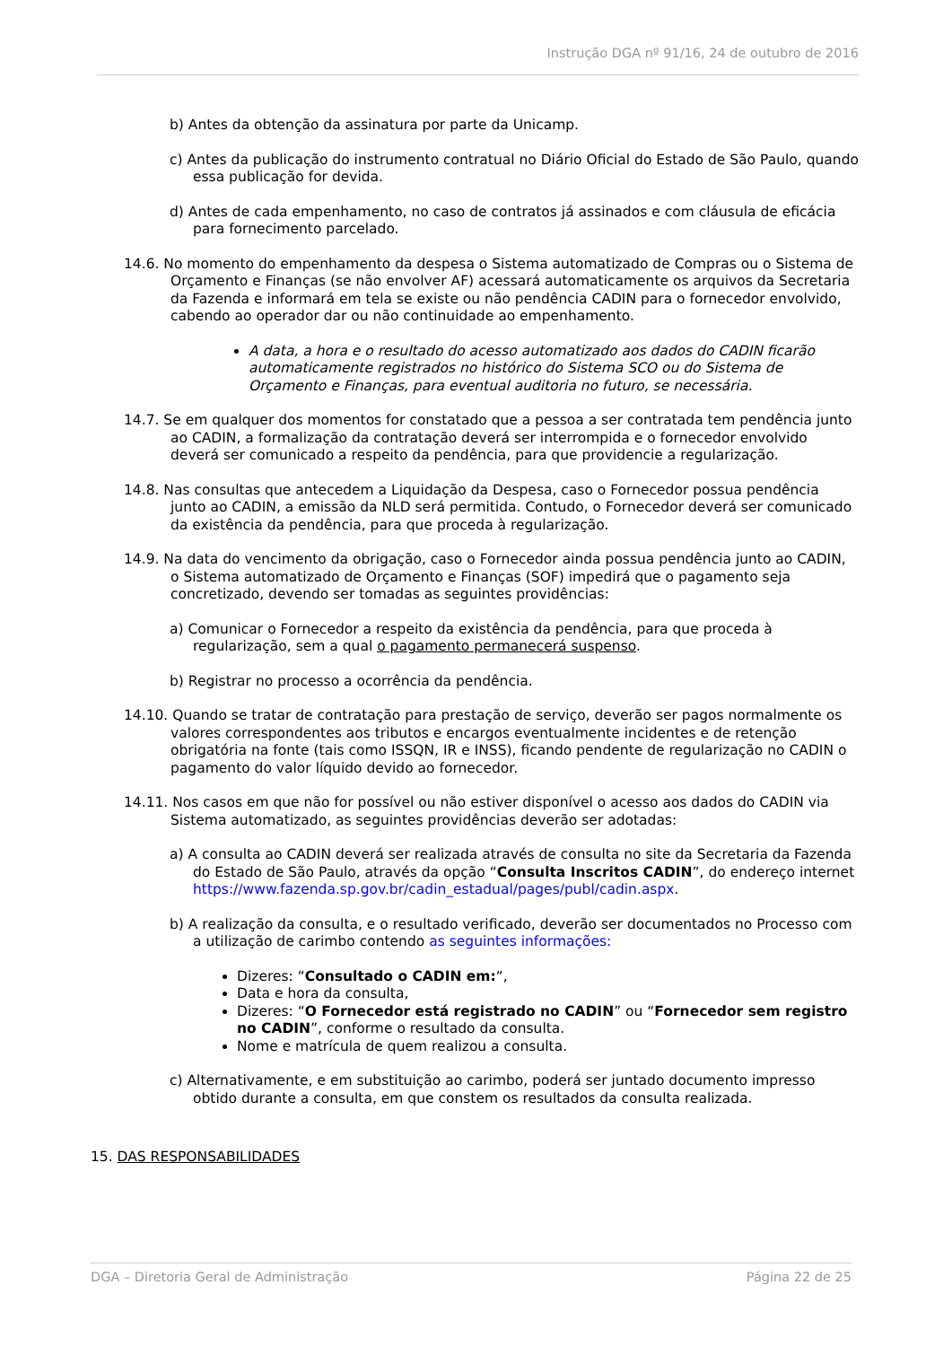Instrução DGA nº 91/16, 24 de outubro de 2016
b) Antes da obtenção da assinatura por parte da Unicamp.
c) Antes da publicação do instrumento contratual no Diário Oficial do Estado de São Paulo, quando essa publicação for devida.
d) Antes de cada empenhamento, no caso de contratos já assinados e com cláusula de eficácia para fornecimento parcelado.
14.6. No momento do empenhamento da despesa o Sistema automatizado de Compras ou o Sistema de Orçamento e Finanças (se não envolver AF) acessará automaticamente os arquivos da Secretaria da Fazenda e informará em tela se existe ou não pendência CADIN para o fornecedor envolvido, cabendo ao operador dar ou não continuidade ao empenhamento.
A data, a hora e o resultado do acesso automatizado aos dados do CADIN ficarão automaticamente registrados no histórico do Sistema SCO ou do Sistema de Orçamento e Finanças, para eventual auditoria no futuro, se necessária.
14.7. Se em qualquer dos momentos for constatado que a pessoa a ser contratada tem pendência junto ao CADIN, a formalização da contratação deverá ser interrompida e o fornecedor envolvido deverá ser comunicado a respeito da pendência, para que providencie a regularização.
14.8. Nas consultas que antecedem a Liquidação da Despesa, caso o Fornecedor possua pendência junto ao CADIN, a emissão da NLD será permitida. Contudo, o Fornecedor deverá ser comunicado da existência da pendência, para que proceda à regularização.
14.9. Na data do vencimento da obrigação, caso o Fornecedor ainda possua pendência junto ao CADIN, o Sistema automatizado de Orçamento e Finanças (SOF) impedirá que o pagamento seja concretizado, devendo ser tomadas as seguintes providências:
a) Comunicar o Fornecedor a respeito da existência da pendência, para que proceda à regularização, sem a qual o pagamento permanecerá suspenso.
b) Registrar no processo a ocorrência da pendência.
14.10. Quando se tratar de contratação para prestação de serviço, deverão ser pagos normalmente os valores correspondentes aos tributos e encargos eventualmente incidentes e de retenção obrigatória na fonte (tais como ISSQN, IR e INSS), ficando pendente de regularização no CADIN o pagamento do valor líquido devido ao fornecedor.
14.11. Nos casos em que não for possível ou não estiver disponível o acesso aos dados do CADIN via Sistema automatizado, as seguintes providências deverão ser adotadas:
a) A consulta ao CADIN deverá ser realizada através de consulta no site da Secretaria da Fazenda do Estado de São Paulo, através da opção “Consulta Inscritos CADIN”, do endereço internet https://www.fazenda.sp.gov.br/cadin_estadual/pages/publ/cadin.aspx.
b) A realização da consulta, e o resultado verificado, deverão ser documentados no Processo com a utilização de carimbo contendo as seguintes informações:
Dizeres: “Consultado o CADIN em:“,
Data e hora da consulta,
Dizeres: “O Fornecedor está registrado no CADIN” ou “Fornecedor sem registro no CADIN”, conforme o resultado da consulta.
Nome e matrícula de quem realizou a consulta.
c) Alternativamente, e em substituição ao carimbo, poderá ser juntado documento impresso obtido durante a consulta, em que constem os resultados da consulta realizada.
15. DAS RESPONSABILIDADES
DGA – Diretoria Geral de Administração Página 22 de 25